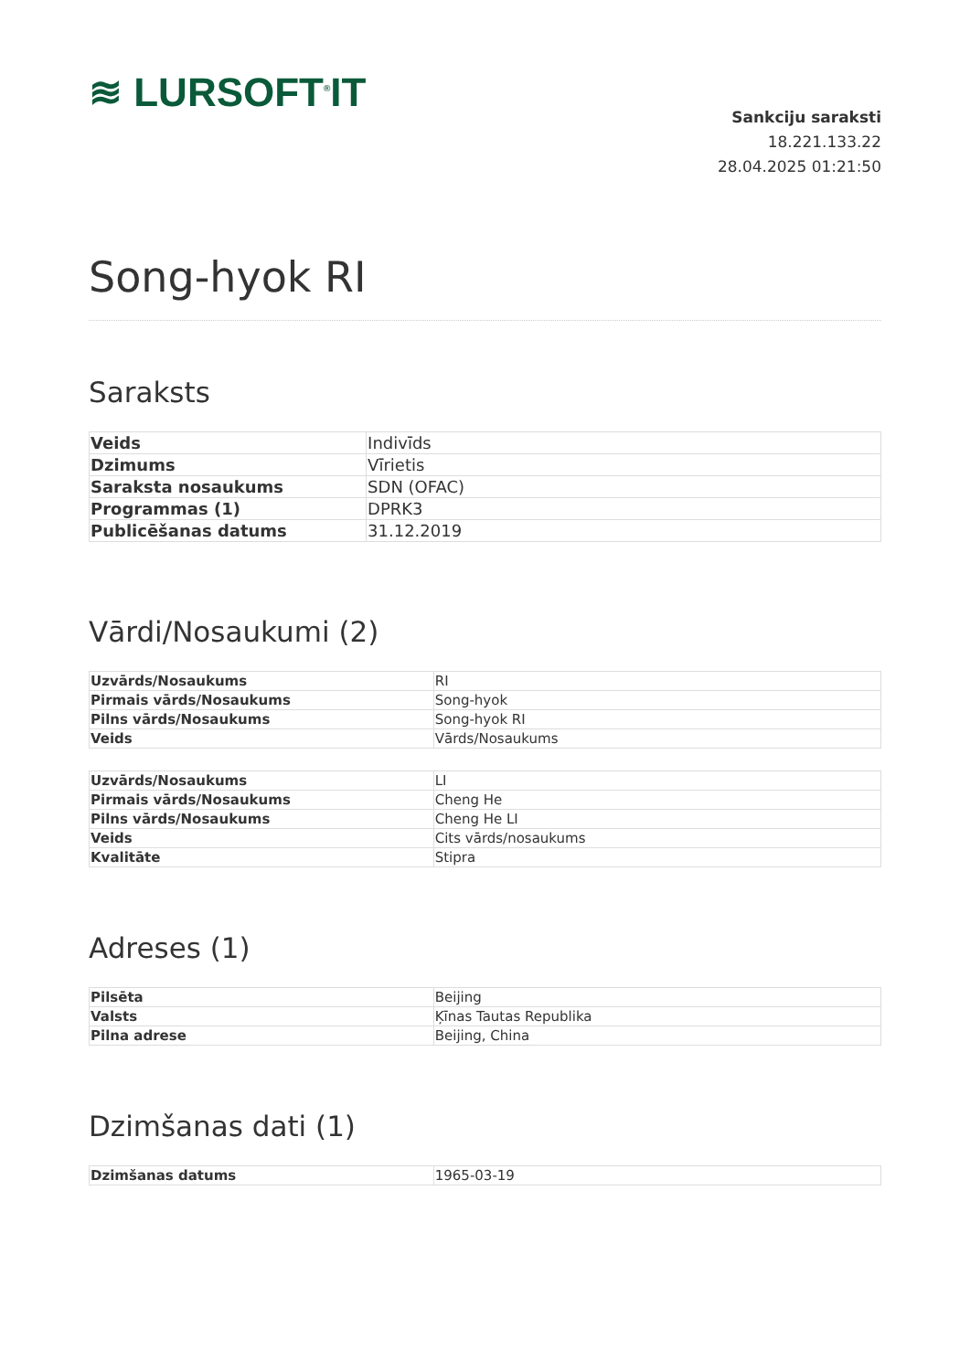≋ LURSOFT<sup>®</sup>IT
Sankciju saraksti
18.221.133.22
28.04.2025 01:21:50
Song-hyok RI
Saraksts
| Veids | Indivīds |
| Dzimums | Vīrietis |
| Saraksta nosaukums | SDN (OFAC) |
| Programmas (1) | DPRK3 |
| Publicēšanas datums | 31.12.2019 |
Vārdi/Nosaukumi (2)
| Uzvārds/Nosaukums | RI |
| Pirmais vārds/Nosaukums | Song-hyok |
| Pilns vārds/Nosaukums | Song-hyok RI |
| Veids | Vārds/Nosaukums |
| Uzvārds/Nosaukums | LI |
| Pirmais vārds/Nosaukums | Cheng He |
| Pilns vārds/Nosaukums | Cheng He LI |
| Veids | Cits vārds/nosaukums |
| Kvalitāte | Stipra |
Adreses (1)
| Pilsēta | Beijing |
| Valsts | Ķīnas Tautas Republika |
| Pilna adrese | Beijing, China |
Dzimšanas dati (1)
| Dzimšanas datums | 1965-03-19 |